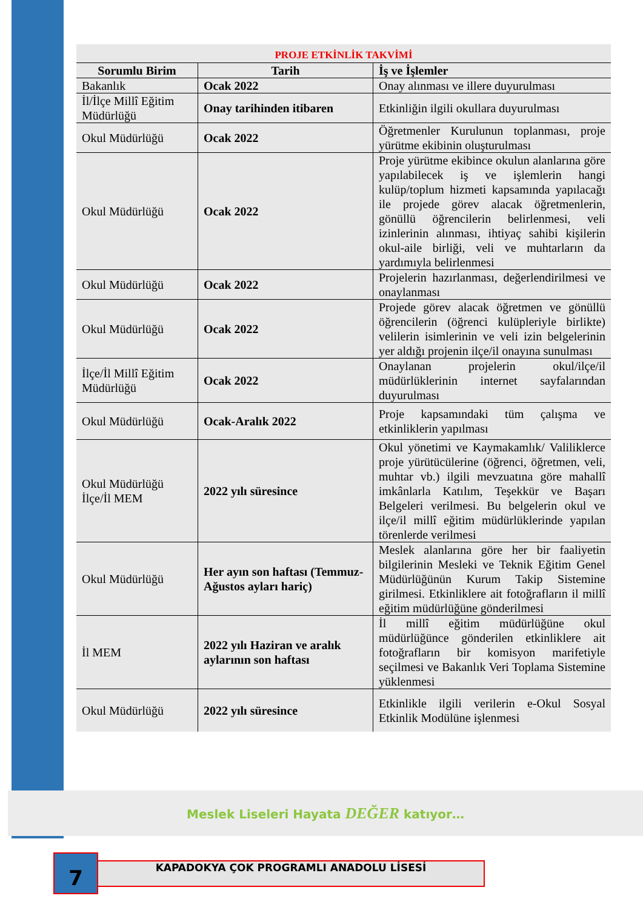PROJE ETKİNLİK TAKVİMİ
| Sorumlu Birim | Tarih | İş ve İşlemler |
| --- | --- | --- |
| Bakanlık | Ocak 2022 | Onay alınması ve illere duyurulması |
| İl/İlçe Millî Eğitim Müdürlüğü | Onay tarihinden itibaren | Etkinliğin ilgili okullara duyurulması |
| Okul Müdürlüğü | Ocak 2022 | Öğretmenler Kurulunun toplanması, proje yürütme ekibinin oluşturulması |
| Okul Müdürlüğü | Ocak 2022 | Proje yürütme ekibince okulun alanlarına göre yapılabilecek iş ve işlemlerin hangi kulüp/toplum hizmeti kapsamında yapılacağı ile projede görev alacak öğretmenlerin, gönüllü öğrencilerin belirlenmesi, veli izinlerinin alınması, ihtiyaç sahibi kişilerin okul-aile birliği, veli ve muhtarların da yardımıyla belirlenmesi |
| Okul Müdürlüğü | Ocak 2022 | Projelerin hazırlanması, değerlendirilmesi ve onaylanması |
| Okul Müdürlüğü | Ocak 2022 | Projede görev alacak öğretmen ve gönüllü öğrencilerin (öğrenci kulüpleriyle birlikte) velilerin isimlerinin ve veli izin belgelerinin yer aldığı projenin ilçe/il onayına sunulması |
| İlçe/İl Millî Eğitim Müdürlüğü | Ocak 2022 | Onaylanan projelerin okul/ilçe/il müdürlüklerinin internet sayfalarından duyurulması |
| Okul Müdürlüğü | Ocak-Aralık 2022 | Proje kapsamındaki tüm çalışma ve etkinliklerin yapılması |
| Okul Müdürlüğü İlçe/İl MEM | 2022 yılı süresince | Okul yönetimi ve Kaymakamlık/ Valiliklerce proje yürütücülerine (öğrenci, öğretmen, veli, muhtar vb.) ilgili mevzuatına göre mahallî imkânlarla Katılım, Teşekkür ve Başarı Belgeleri verilmesi. Bu belgelerin okul ve ilçe/il millî eğitim müdürlüklerinde yapılan törenlerde verilmesi |
| Okul Müdürlüğü | Her ayın son haftası (Temmuz-Ağustos ayları hariç) | Meslek alanlarına göre her bir faaliyetin bilgilerinin Mesleki ve Teknik Eğitim Genel Müdürlüğünün Kurum Takip Sistemine girilmesi. Etkinliklere ait fotoğrafların il millî eğitim müdürlüğüne gönderilmesi |
| İl MEM | 2022 yılı Haziran ve aralık aylarının son haftası | İl millî eğitim müdürlüğüne okul müdürlüğünce gönderilen etkinliklere ait fotoğrafların bir komisyon marifetiyle seçilmesi ve Bakanlık Veri Toplama Sistemine yüklenmesi |
| Okul Müdürlüğü | 2022 yılı süresince | Etkinlikle ilgili verilerin e-Okul Sosyal Etkinlik Modülüne işlenmesi |
Meslek Liseleri Hayata DEĞER katıyor…
7 KAPADOKYA ÇOK PROGRAMLI ANADOLU LİSESİ